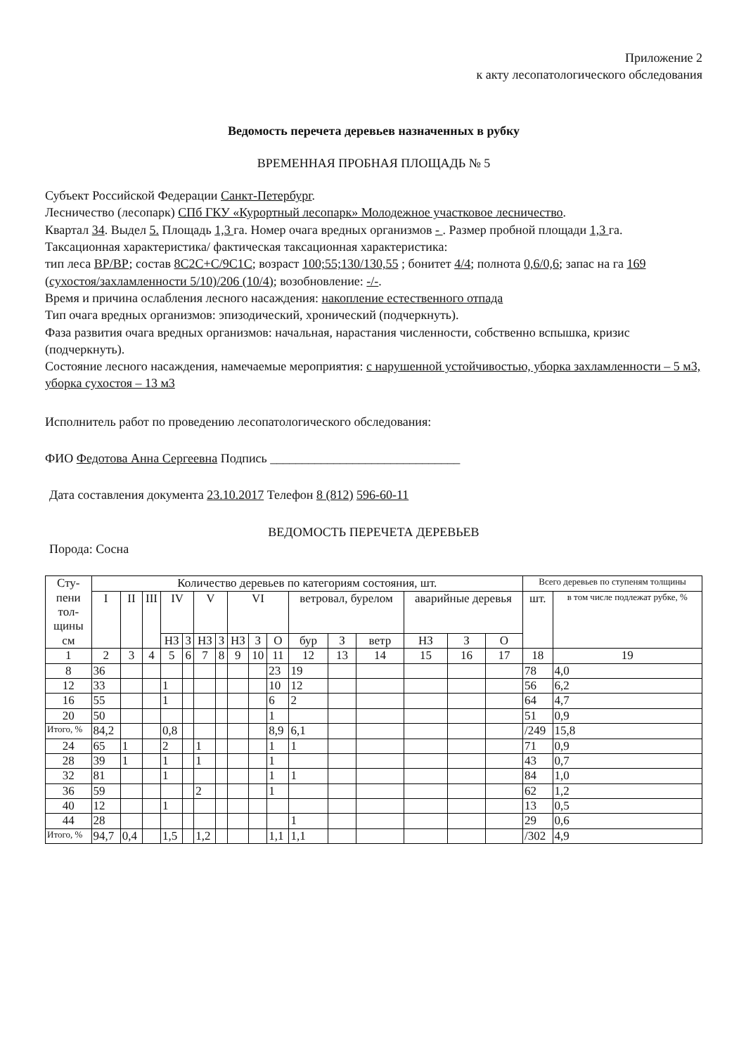Приложение 2
к акту лесопатологического обследования
Ведомость перечета деревьев назначенных в рубку
ВРЕМЕННАЯ ПРОБНАЯ ПЛОЩАДЬ № 5
Субъект Российской Федерации Санкт-Петербург.
Лесничество (лесопарк) СПб ГКУ «Курортный лесопарк» Молодежное участковое лесничество.
Квартал 34. Выдел 5. Площадь 1,3 га. Номер очага вредных организмов - . Размер пробной площади 1,3 га.
Таксационная характеристика/ фактическая таксационная характеристика:
тип леса ВР/ВР; состав 8С2С+С/9С1С; возраст 100;55;130/130,55 ; бонитет 4/4; полнота 0,6/0,6; запас на га 169 (сухостоя/захламленности 5/10)/206 (10/4); возобновление: -/-.
Время и причина ослабления лесного насаждения: накопление естественного отпада
Тип очага вредных организмов: эпизодический, хронический (подчеркнуть).
Фаза развития очага вредных организмов: начальная, нарастания численности, собственно вспышка, кризис (подчеркнуть).
Состояние лесного насаждения, намечаемые мероприятия: с нарушенной устойчивостью, уборка захламленности – 5 м3, уборка сухостоя – 13 м3
Исполнитель работ по проведению лесопатологического обследования:
ФИО Федотова Анна Сергеевна Подпись ______________________________
Дата составления документа 23.10.2017 Телефон 8 (812) 596-60-11
ВЕДОМОСТЬ ПЕРЕЧЕТА ДЕРЕВЬЕВ
Порода: Сосна
| Сту- пени тол- щины см | Количество деревьев по категориям состояния, шт. | | | | | | | | | | | | | | | | Всего деревьев по ступеням толщины | |
| --- | --- | --- | --- | --- | --- | --- | --- | --- | --- | --- | --- | --- | --- | --- | --- | --- | --- | --- |
| | I | II | III | IV | | V | | VI | | | ветровал, бурелом | | | аварийные деревья | | | шт. | в том числе подлежат рубке, % |
| | | | | НЗ | З | НЗ | З | НЗ | З | О | бур | З | ветр | НЗ | З | О | | |
| 1 | 2 | 3 | 4 | 5 | 6 | 7 | 8 | 9 | 10 | 11 | 12 | 13 | 14 | 15 | 16 | 17 | 18 | 19 |
| 8 | 36 | | | | | | | | | 23 | 19 | | | | | | 78 | 4,0 |
| 12 | 33 | | | 1 | | | | | | 10 | 12 | | | | | | 56 | 6,2 |
| 16 | 55 | | | 1 | | | | | | 6 | 2 | | | | | | 64 | 4,7 |
| 20 | 50 | | | | | | | | | 1 | | | | | | | 51 | 0,9 |
| Итого, % | 84,2 | | | 0,8 | | | | | | 8,9 | 6,1 | | | | | | /249 | 15,8 |
| 24 | 65 | 1 | | 2 | | 1 | | | | 1 | 1 | | | | | | 71 | 0,9 |
| 28 | 39 | 1 | | 1 | | 1 | | | | 1 | | | | | | | 43 | 0,7 |
| 32 | 81 | | | 1 | | | | | | 1 | 1 | | | | | | 84 | 1,0 |
| 36 | 59 | | | | | 2 | | | | 1 | | | | | | | 62 | 1,2 |
| 40 | 12 | | | 1 | | | | | | | | | | | | | 13 | 0,5 |
| 44 | 28 | | | | | | | | | | 1 | | | | | | 29 | 0,6 |
| Итого, % | 94,7 | 0,4 | | 1,5 | | 1,2 | | | | 1,1 | 1,1 | | | | | | /302 | 4,9 |